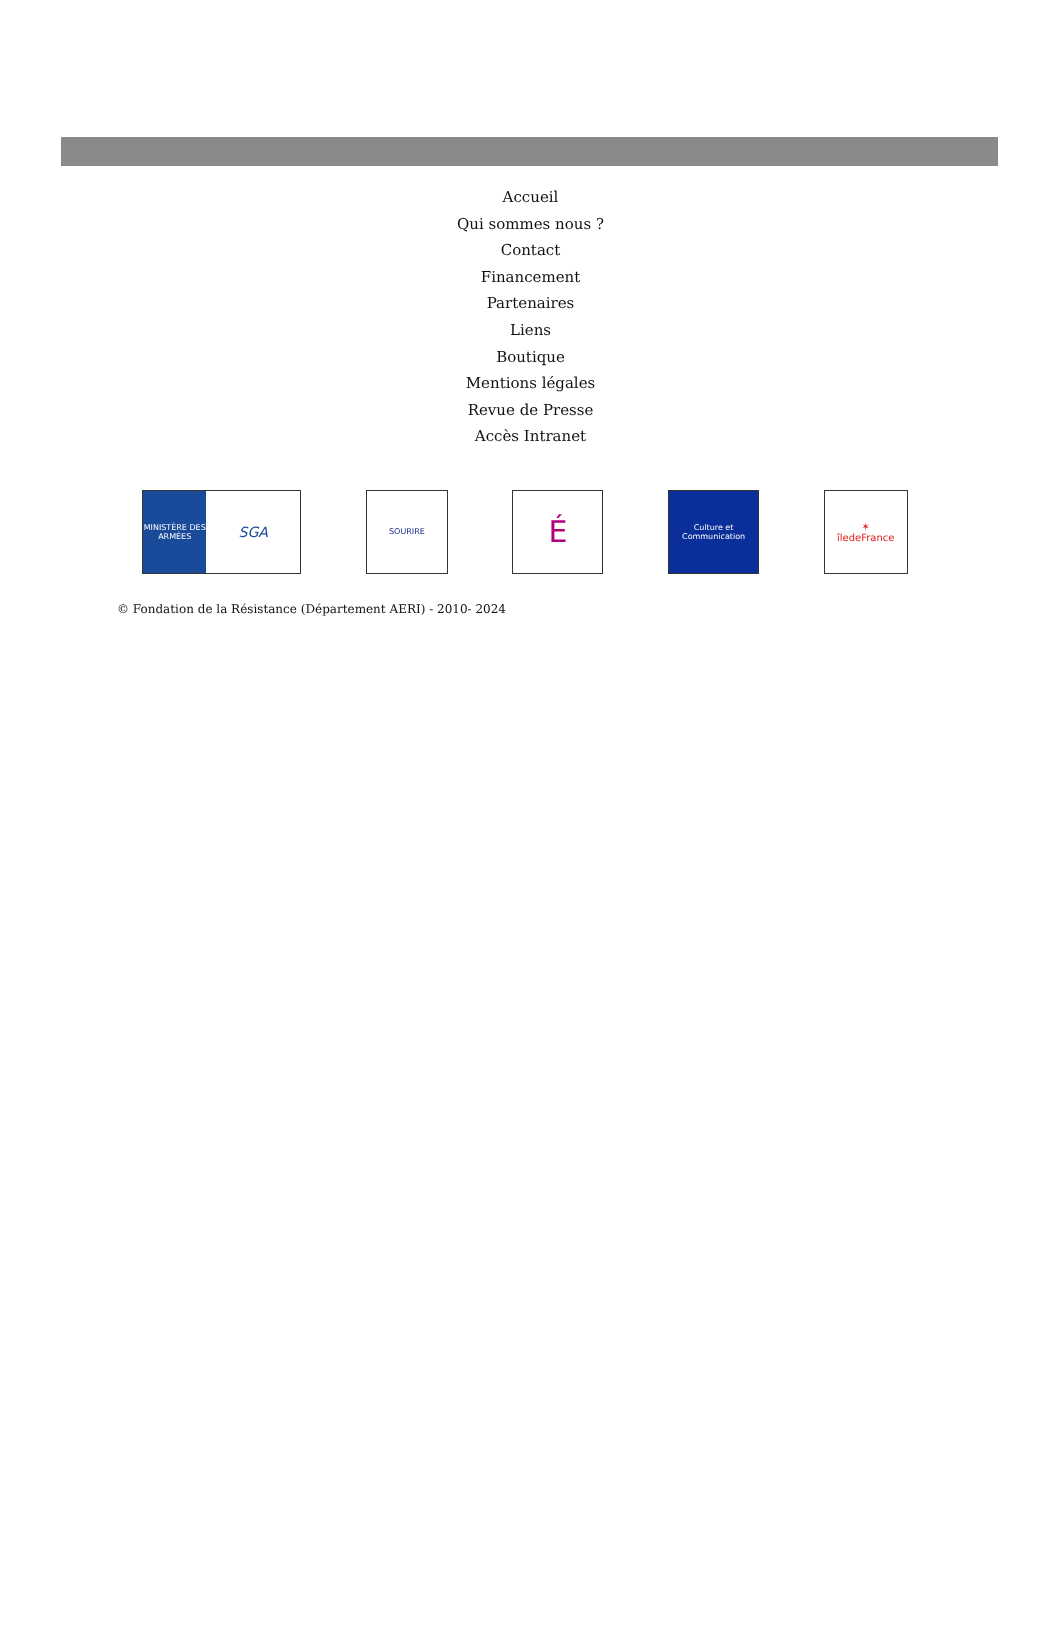Accueil
Qui sommes nous ?
Contact
Financement
Partenaires
Liens
Boutique
Mentions légales
Revue de Presse
Accès Intranet
MINISTÈRE DES ARMÉES SGA
SOURIRE
É
Culture et Communication
✶
îledeFrance
© Fondation de la Résistance (Département AERI) - 2010- 2024